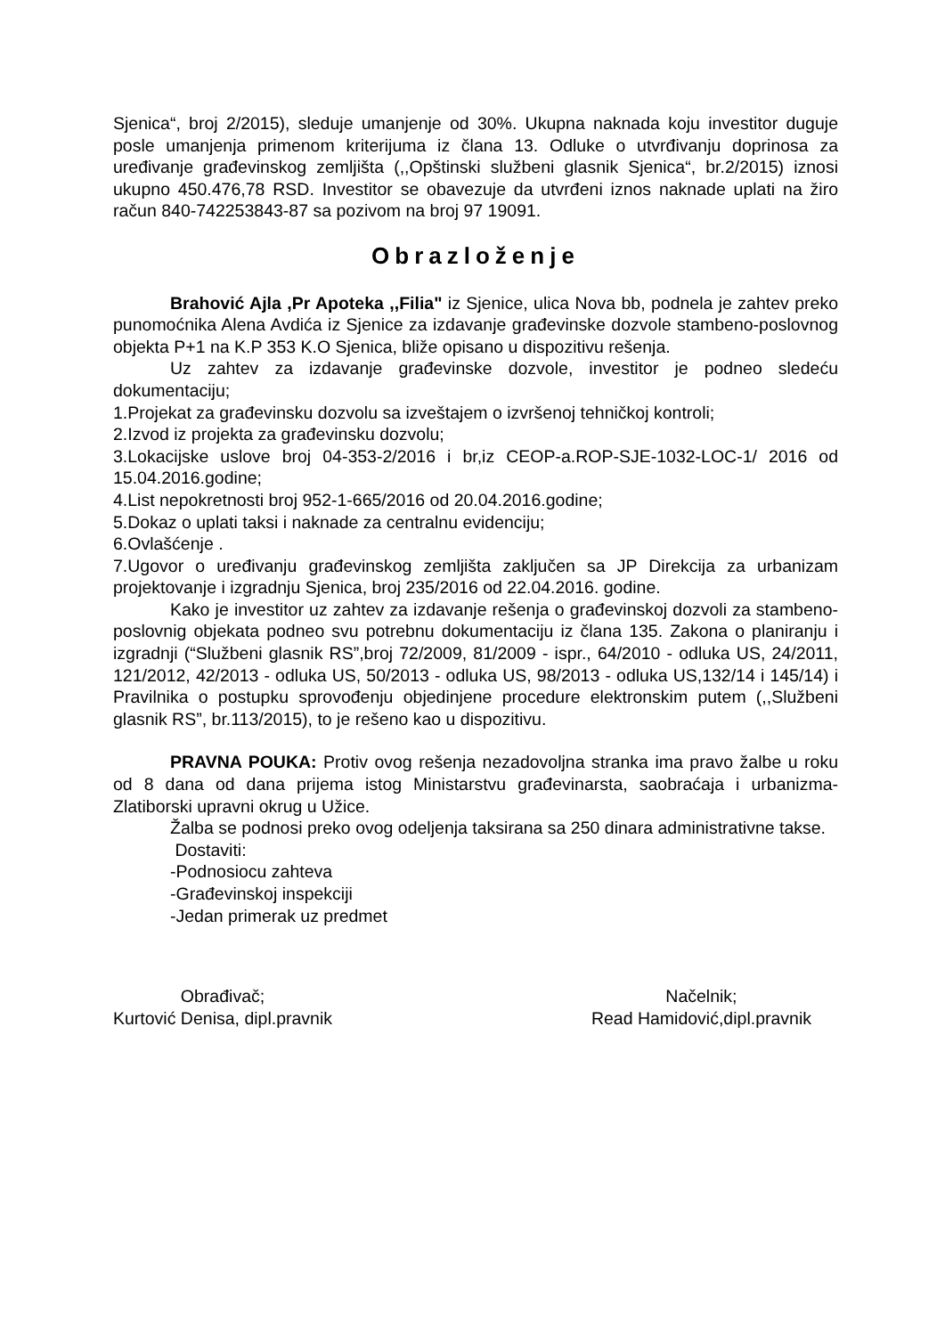Sjenica“, broj 2/2015), sleduje umanjenje od 30%. Ukupna naknada koju investitor duguje posle umanjenja primenom kriterijuma iz člana 13. Odluke o utvrđivanju doprinosa za uređivanje građevinskog zemljišta (,,Opštinski službeni glasnik Sjenica“, br.2/2015) iznosi ukupno 450.476,78 RSD. Investitor se obavezuje da utvrđeni iznos naknade uplati na žiro račun 840-742253843-87 sa pozivom na broj 97 19091.
Obrazloženje
Brahović Ajla ,Pr Apoteka ,,Filia" iz Sjenice, ulica Nova bb, podnela je zahtev preko punomoćnika Alena Avdića iz Sjenice za izdavanje građevinske dozvole stambeno-poslovnog objekta P+1 na K.P 353 K.O Sjenica, bliže opisano u dispozitivu rešenja.
Uz zahtev za izdavanje građevinske dozvole, investitor je podneo sledeću dokumentaciju;
1.Projekat za građevinsku dozvolu sa izveštajem o izvršenoj tehničkoj kontroli;
2.Izvod iz projekta za građevinsku dozvolu;
3.Lokacijske uslove broj 04-353-2/2016 i br,iz CEOP-a.ROP-SJE-1032-LOC-1/ 2016 od 15.04.2016.godine;
4.List nepokretnosti broj 952-1-665/2016 od 20.04.2016.godine;
5.Dokaz o uplati taksi i naknade za centralnu evidenciju;
6.Ovlašćenje .
7.Ugovor o uređivanju građevinskog zemljišta zaključen sa JP Direkcija za urbanizam projektovanje i izgradnju Sjenica, broj 235/2016 od 22.04.2016. godine.
Kako je investitor uz zahtev za izdavanje rešenja o građevinskoj dozvoli za stambeno-poslovnig objekata podneo svu potrebnu dokumentaciju iz člana 135. Zakona o planiranju i izgradnji (“Službeni glasnik RS”,broj 72/2009, 81/2009 - ispr., 64/2010 - odluka US, 24/2011, 121/2012, 42/2013 - odluka US, 50/2013 - odluka US, 98/2013 - odluka US,132/14 i 145/14) i Pravilnika o postupku sprovođenju objedinjene procedure elektronskim putem (,,Službeni glasnik RS”, br.113/2015), to je rešeno kao u dispozitivu.
PRAVNA POUKA: Protiv ovog rešenja nezadovoljna stranka ima pravo žalbe u roku od 8 dana od dana prijema istog Ministarstvu građevinarsta, saobraćaja i urbanizma-Zlatiborski upravni okrug u Užice.
Žalba se podnosi preko ovog odeljenja taksirana sa 250 dinara administrativne takse.
Dostaviti:
-Podnosiocu zahteva
-Građevinskoj inspekciji
-Jedan primerak uz predmet
Obrađivač;
Kurtović Denisa, dipl.pravnik
Načelnik;
Read Hamidović,dipl.pravnik